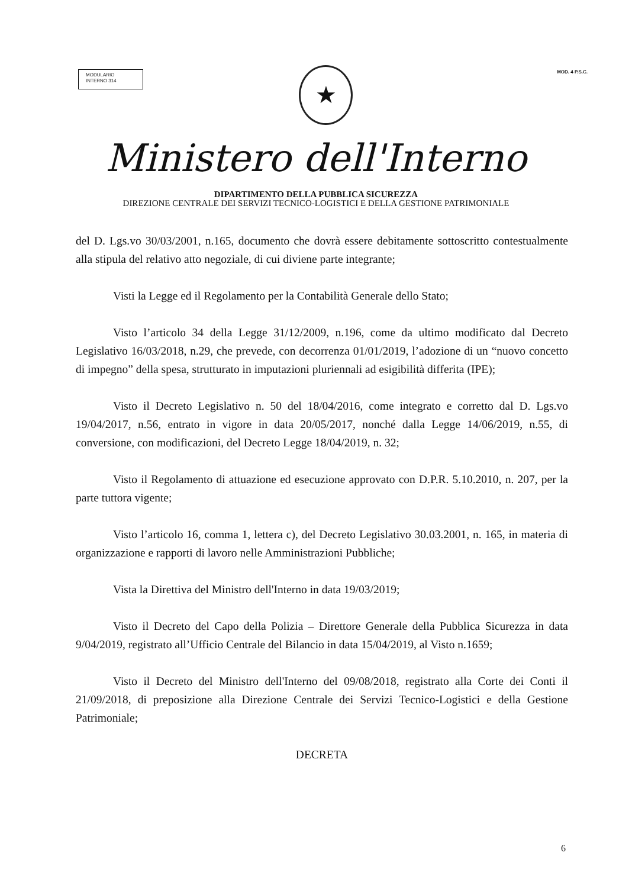MODULARIO
INTERNO 314
MOD. 4 P.S.C.
★
Ministero dell'Interno
DIPARTIMENTO DELLA PUBBLICA SICUREZZA
DIREZIONE CENTRALE DEI SERVIZI TECNICO-LOGISTICI E DELLA GESTIONE PATRIMONIALE
del D. Lgs.vo 30/03/2001, n.165, documento che dovrà essere debitamente sottoscritto contestualmente alla stipula del relativo atto negoziale, di cui diviene parte integrante;
Visti la Legge ed il Regolamento per la Contabilità Generale dello Stato;
Visto l’articolo 34 della Legge 31/12/2009, n.196, come da ultimo modificato dal Decreto Legislativo 16/03/2018, n.29, che prevede, con decorrenza 01/01/2019, l’adozione di un “nuovo concetto di impegno” della spesa, strutturato in imputazioni pluriennali ad esigibilità differita (IPE);
Visto il Decreto Legislativo n. 50 del 18/04/2016, come integrato e corretto dal D. Lgs.vo 19/04/2017, n.56, entrato in vigore in data 20/05/2017, nonché dalla Legge 14/06/2019, n.55, di conversione, con modificazioni, del Decreto Legge 18/04/2019, n. 32;
Visto il Regolamento di attuazione ed esecuzione approvato con D.P.R. 5.10.2010, n. 207, per la parte tuttora vigente;
Visto l’articolo 16, comma 1, lettera c), del Decreto Legislativo 30.03.2001, n. 165, in materia di organizzazione e rapporti di lavoro nelle Amministrazioni Pubbliche;
Vista la Direttiva del Ministro dell'Interno in data 19/03/2019;
Visto il Decreto del Capo della Polizia – Direttore Generale della Pubblica Sicurezza in data 9/04/2019, registrato all’Ufficio Centrale del Bilancio in data 15/04/2019, al Visto n.1659;
Visto il Decreto del Ministro dell'Interno del 09/08/2018, registrato alla Corte dei Conti il 21/09/2018, di preposizione alla Direzione Centrale dei Servizi Tecnico-Logistici e della Gestione Patrimoniale;
DECRETA
6